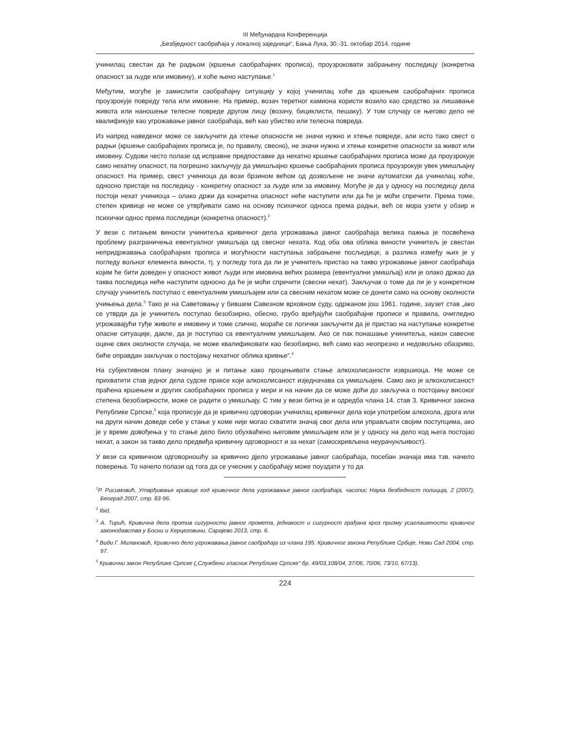III Међунардна Конференција
„Безбједност саобраћаја у локалној заједници“, Бања Лука, 30.-31. октобар 2014. године
учинилац свестан да ће радњом (кршење саобраћајних прописа), проузроковати забрањену последицу (конкретна опасност за људе или имовину), и хоће њено наступање.<sup>1</sup>
Међутим, могуће је замислити саобраћајну ситуацију у којој учинилац хоће да кршењем саобраћајних прописа проузрокује повреду тела или имовине. На пример, возач теретног камиона користи возило као средство за лишавање живота или наношење телесне повреде другом лицу (возачу, бициклисти, пешаку). У том случају се његово дело не квалификује као угрожавање јавног саобраћаја, већ као убиство или телесна повреда.
Из напред наведеног може се закључити да хтење опасности не значи нужно и хтење повреде, али исто тако свест о радњи (кршење саобраћајеих прописа је, по правилу, свесно), не значи нужно и хтење конкретне опасности за живот или имовину. Судови често полазе од исправне предпоставке да нехатно кршење саобраћајних прописа може да проузрокује само нехатну опасност, па погрешно закључују да умишљајно кршење саобраћајних прописа проузрокује увек умишљајну опасност. На пример, свест учиниоца да вози брзином већом од дозвољене не значи аутоматски да учинилац хоће, односно пристаје на последицу - конкретну опасност за људе или за имовину. Могуће је да у односу на последицу дела постоји нехат учиниоца – олако држи да конкретна опасност неће наступити или да ће је моћи спречити. Према томе, степен кривице не може се утврђивати само на основу психичког односа према радњи, већ се мора узети у обзир и психички однос према последици (конкретна опасност).<sup>2</sup>
У вези с питањем виности учинитеља кривичног дела угрожавања јавног саобраћаја велика пажња је посвећена проблему разграничења евентуалног умишљаја од свесног нехата. Код оба ова облика виности учинитељ је свестан непридржавања саобраћајних прописа и могућности наступања забрањене посљедице, а разлика између њих је у погледу вољног елемента виности, тј. у погледу тога да ли је учинитељ пристао на такво угрожавање јавног саобраћаја којим ће бити доведен у опасност живот људи или имовина већих размера (евентуални умишљај) или је олако држао да таква последица неће наступити односно да ће је моћи спречити (свесни нехат). Закључак о томе да ли је у конкретном случају учинитељ поступао с евентуалним умишљајем или са свесним нехатом може се донети само на основу околности учињења дела.<sup>3</sup> Тако је на Саветовању у бившем Савезном врховном суду, одржаном још 1961. године, заузет став „ако се утврди да је учинитељ поступао безобзирно, обесно, грубо вређајући саобраћајне прописе и правила, очигледно угрожавајући туђе животе и имовину и томе слично, мораће се логички закључити да је пристао на наступање конкретне опасне ситуације, дакле, да је поступао са евентуалним умишљајем. Ако се пак понашање учинитеља, након савесне оцене свих околности случаја, не може квалификовати као безобзирно, већ само као неопрезно и недовољно обазриво, биће оправдан закључак о постојању нехатног облика кривње“.<sup>4</sup>
На субјективном плану значајно је и питање како процењивати стање алкохолисаности извршиоца. Не може се прихватити став једног дела судске праксе који алкохолисаност изједначава са умишљајем. Само ако је алкохолисаност праћена кршењем и других саобраћајних прописа у мери и на начин да се може доћи до закључка о постојању високог степена безобзирности, може се радити о умишљају. С тим у вези битна је и одредба члана 14. став 3. Кривичног закона Републике Српске,<sup>5</sup> која прописује да је кривично одговоран учинилац кривичног дела који употребом алкохола, дрога или на други начин доведе себе у стање у коме није могао схватити значај свог дела или управљати својим поступцима, ако је у време довођења у то стање дело било обухваћено његовим умишљајем или је у односу на дело код њега постојао нехат, а закон за такво дело предвиђа кривичну одговорност и за нехат (самоскривљена неурачунљивост).
У вези са кривичном одговорношћу за кривично дјело угрожавање јавног саобраћаја, посебан значаја има тзв. начело поверења. То начело полази од тога да се учесник у саобраћају може поуздати у то да
<sup>1</sup> Р. Рисимовић, Утврђивање кривице код кривичног дела угрожавање јавног саобраћаја, часопис Наука безбедност полиција, 2 (2007), Београд 2007, стр. 83-96.
<sup>2</sup> Ibid.
<sup>3</sup> А. Тирић, Кривична дела против сигурности јавног промета, једнакост и сигурност грађана кроз призму усаглашености кривичог законодавства у Босни и Херцеговини, Сарајево 2013, стр. 6.
<sup>4</sup> Види Г. Милановић, Кривично дело угрожавања јавног саобраћаја из члана 195. Кривичног закона Републике Србије, Нови Сад 2004, стр. 97.
<sup>5</sup> Кривични закон Републике Српске („Службени гласник Републике Српске“ бр. 49/03,108/04, 37/06, 70/06, 73/10, 67/13).
224